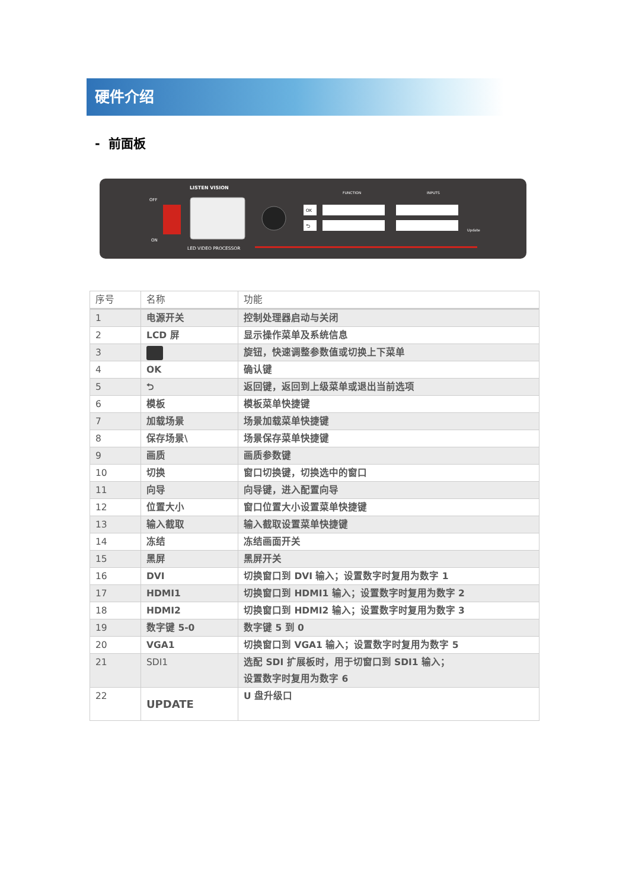硬件介绍
- 前面板
OFF
ON
LISTEN VISION
LED VIDEO PROCESSOR
FUNCTION
OK
⮌
INPUTS
Update
| 序号 | 名称 | 功能 |
| --- | --- | --- |
| 1 | 电源开关 | 控制处理器启动与关闭 |
| 2 | LCD 屏 | 显示操作菜单及系统信息 |
| 3 | | 旋钮，快速调整参数值或切换上下菜单 |
| 4 | OK | 确认键 |
| 5 | ⮌ | 返回键，返回到上级菜单或退出当前选项 |
| 6 | 模板 | 模板菜单快捷键 |
| 7 | 加载场景 | 场景加载菜单快捷键 |
| 8 | 保存场景\ | 场景保存菜单快捷键 |
| 9 | 画质 | 画质参数键 |
| 10 | 切换 | 窗口切换键，切换选中的窗口 |
| 11 | 向导 | 向导键，进入配置向导 |
| 12 | 位置大小 | 窗口位置大小设置菜单快捷键 |
| 13 | 输入截取 | 输入截取设置菜单快捷键 |
| 14 | 冻结 | 冻结画面开关 |
| 15 | 黑屏 | 黑屏开关 |
| 16 | DVI | 切换窗口到 DVI 输入；设置数字时复用为数字 1 |
| 17 | HDMI1 | 切换窗口到 HDMI1 输入；设置数字时复用为数字 2 |
| 18 | HDMI2 | 切换窗口到 HDMI2 输入；设置数字时复用为数字 3 |
| 19 | 数字键 5-0 | 数字键 5 到 0 |
| 20 | VGA1 | 切换窗口到 VGA1 输入；设置数字时复用为数字 5 |
| 21 | SDI1 | 选配 SDI 扩展板时，用于切窗口到 SDI1 输入； 设置数字时复用为数字 6 |
| 22 | UPDATE | U 盘升级口 |